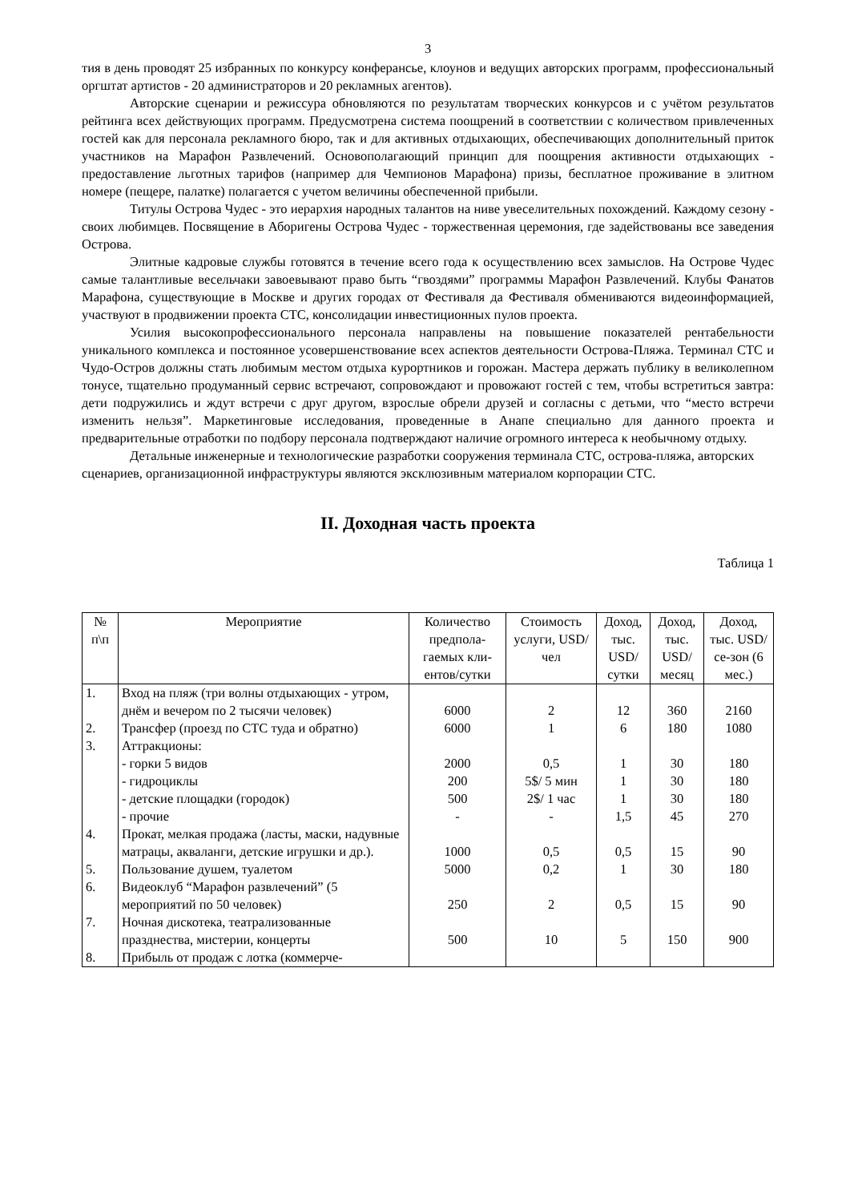3
тия в день проводят 25 избранных по конкурсу конферансье, клоунов и ведущих авторских программ, профессиональный оргштат артистов - 20 администраторов и 20 рекламных агентов).
Авторские сценарии и режиссура обновляются по результатам творческих конкурсов и с учётом результатов рейтинга всех действующих программ. Предусмотрена система поощрений в соответствии с количеством привлеченных гостей как для персонала рекламного бюро, так и для активных отдыхающих, обеспечивающих дополнительный приток участников на Марафон Развлечений. Основополагающий принцип для поощрения активности отдыхающих - предоставление льготных тарифов (например для Чемпионов Марафона) призы, бесплатное проживание в элитном номере (пещере, палатке) полагается с учетом величины обеспеченной прибыли.
Титулы Острова Чудес - это иерархия народных талантов на ниве увеселительных похождений. Каждому сезону - своих любимцев. Посвящение в Аборигены Острова Чудес - торжественная церемония, где задействованы все заведения Острова.
Элитные кадровые службы готовятся в течение всего года к осуществлению всех замыслов. На Острове Чудес самые талантливые весельчаки завоевывают право быть “гвоздями” программы Марафон Развлечений. Клубы Фанатов Марафона, существующие в Москве и других городах от Фестиваля да Фестиваля обмениваются видеоинформацией, участвуют в продвижении проекта СТС, консолидации инвестиционных пулов проекта.
Усилия высокопрофессионального персонала направлены на повышение показателей рентабельности уникального комплекса и постоянное усовершенствование всех аспектов деятельности Острова-Пляжа. Терминал СТС и Чудо-Остров должны стать любимым местом отдыха курортников и горожан. Мастера держать публику в великолепном тонусе, тщательно продуманный сервис встречают, сопровождают и провожают гостей с тем, чтобы встретиться завтра: дети подружились и ждут встречи с друг другом, взрослые обрели друзей и согласны с детьми, что “место встречи изменить нельзя”. Маркетинговые исследования, проведенные в Анапе специально для данного проекта и предварительные отработки по подбору персонала подтверждают наличие огромного интереса к необычному отдыху.
Детальные инженерные и технологические разработки сооружения терминала СТС, острова-пляжа, авторских сценариев, организационной инфраструктуры являются эксклюзивным материалом корпорации СТС.
II. Доходная часть проекта
Таблица 1
| № п\п | Мероприятие | Количество предпола-гаемых кли-ентов/сутки | Стоимость услуги, USD/чел | Доход, тыс. USD/ сутки | Доход, тыс. USD/ месяц | Доход, тыс. USD/се-зон (6 мес.) |
| --- | --- | --- | --- | --- | --- | --- |
| 1. | Вход на пляж (три волны отдыхающих - утром, днём и вечером по 2 тысячи человек) | 6000 | 2 | 12 | 360 | 2160 |
| 2. | Трансфер (проезд по СТС туда и обратно) | 6000 | 1 | 6 | 180 | 1080 |
| 3. | Аттракционы: | | | | | |
| | - горки 5 видов | 2000 | 0,5 | 1 | 30 | 180 |
| | - гидроциклы | 200 | 5$/ 5 мин | 1 | 30 | 180 |
| | - детские площадки (городок) | 500 | 2$/ 1 час | 1 | 30 | 180 |
| | - прочие | - | - | 1,5 | 45 | 270 |
| 4. | Прокат, мелкая продажа (ласты, маски, надувные матрацы, акваланги, детские игрушки и др.). | 1000 | 0,5 | 0,5 | 15 | 90 |
| 5. | Пользование душем, туалетом | 5000 | 0,2 | 1 | 30 | 180 |
| 6. | Видеоклуб “Марафон развлечений” (5 мероприятий по 50 человек) | 250 | 2 | 0,5 | 15 | 90 |
| 7. | Ночная дискотека, театрализованные празднества, мистерии, концерты | 500 | 10 | 5 | 150 | 900 |
| 8. | Прибыль от продаж с лотка (коммерче- | | | | | |